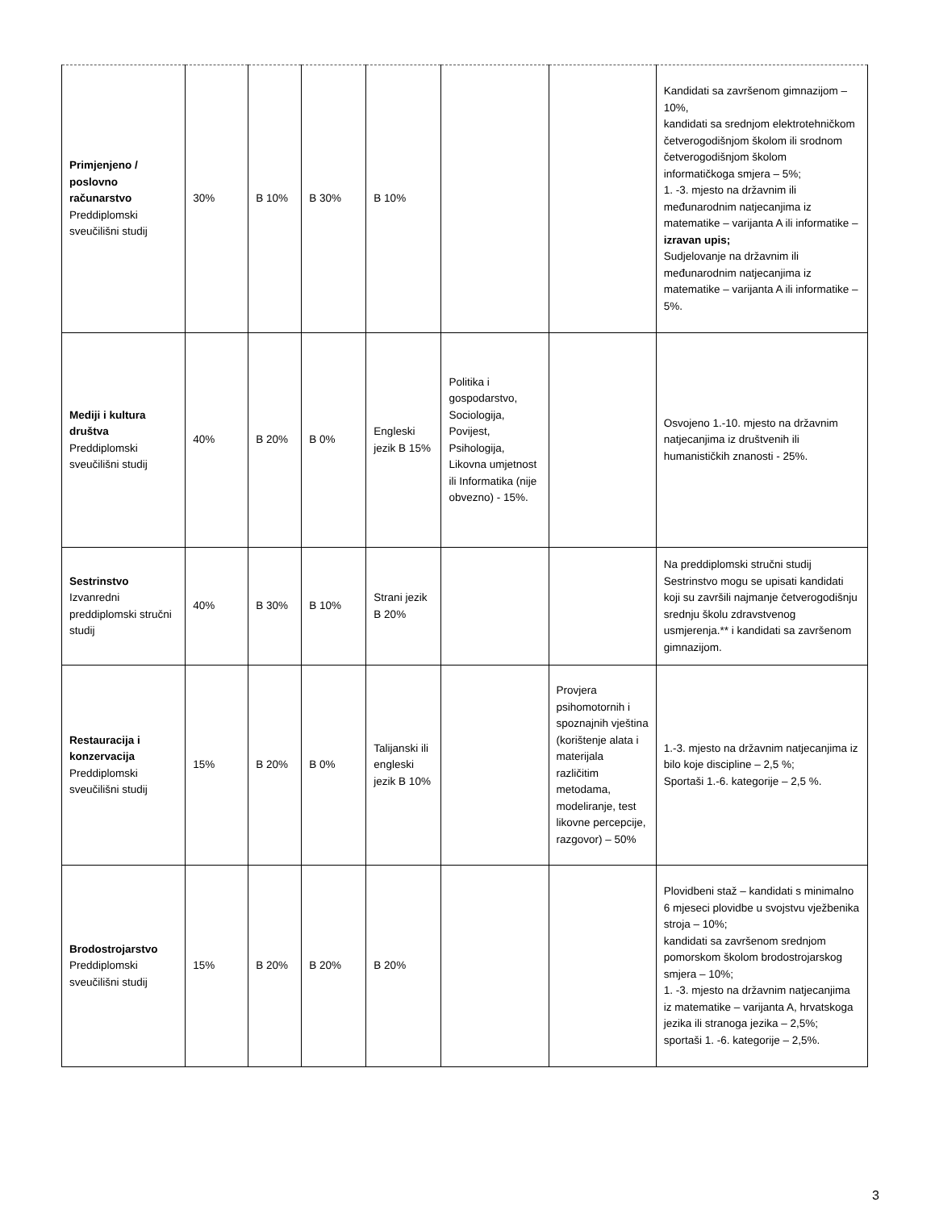| Primjenjeno / poslovno računarstvo Preddiplomski sveučilišni studij | 30% | B 10% | B 30% | B 10% | | | Kandidati sa završenom gimnazijom – 10%, kandidati sa srednjom elektrotehničkom četverogodišnjom školom ili srodnom četverogodišnjom školom informatičkoga smjera – 5%; 1. -3. mjesto na državnim ili međunarodnim natjecanjima iz matematike – varijanta A ili informatike – izravan upis; Sudjelovanje na državnim ili međunarodnim natjecanjima iz matematike – varijanta A ili informatike – 5%. |
| Mediji i kultura društva Preddiplomski sveučilišni studij | 40% | B 20% | B 0% | Engleski jezik B 15% | Politika i gospodarstvo, Sociologija, Povijest, Psihologija, Likovna umjetnost ili Informatika (nije obvezno) - 15%. | | Osvojeno 1.-10. mjesto na državnim natjecanjima iz društvenih ili humanističkih znanosti - 25%. |
| Sestrinstvo Izvanredni preddiplomski stručni studij | 40% | B 30% | B 10% | Strani jezik B 20% | | | Na preddiplomski stručni studij Sestrinstvo mogu se upisati kandidati koji su završili najmanje četverogodišnju srednju školu zdravstvenog usmjerenja.** i kandidati sa završenom gimnazijom. |
| Restauracija i konzervacija Preddiplomski sveučilišni studij | 15% | B 20% | B 0% | Talijanski ili engleski jezik B 10% | | Provjera psihomotornih i spoznajnih vještina (korištenje alata i materijala različitim metodama, modeliranje, test likovne percepcije, razgovor) – 50% | 1.-3. mjesto na državnim natjecanjima iz bilo koje discipline – 2,5 %; Sportaši 1.-6. kategorije – 2,5 %. |
| Brodostrojarstvo Preddiplomski sveučilišni studij | 15% | B 20% | B 20% | B 20% | | | Plovidbeni staž – kandidati s minimalno 6 mjeseci plovidbe u svojstvu vježbenika stroja – 10%; kandidati sa završenom srednjom pomorskom školom brodostrojarskog smjera – 10%; 1. -3. mjesto na državnim natjecanjima iz matematike – varijanta A, hrvatskoga jezika ili stranoga jezika – 2,5%; sportaši 1. -6. kategorije – 2,5%. |
3